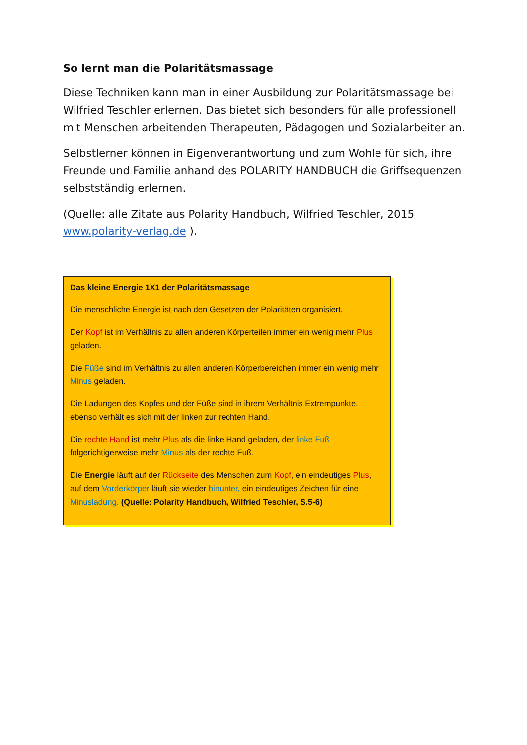So lernt man die Polaritätsmassage
Diese Techniken kann man in einer Ausbildung zur Polaritätsmassage bei Wilfried Teschler erlernen. Das bietet sich besonders für alle professionell mit Menschen arbeitenden Therapeuten, Pädagogen und Sozialarbeiter an.
Selbstlerner können in Eigenverantwortung und zum Wohle für sich, ihre Freunde und Familie anhand des POLARITY HANDBUCH die Griffsequenzen selbstständig erlernen.
(Quelle: alle Zitate aus Polarity Handbuch, Wilfried Teschler, 2015 www.polarity-verlag.de ).
Das kleine Energie 1X1 der Polaritätsmassage
Die menschliche Energie ist nach den Gesetzen der Polaritäten organisiert.
Der Kopf ist im Verhältnis zu allen anderen Körperteilen immer ein wenig mehr Plus geladen.
Die Füße sind im Verhältnis zu allen anderen Körperbereichen immer ein wenig mehr Minus geladen.
Die Ladungen des Kopfes und der Füße sind in ihrem Verhältnis Extrempunkte, ebenso verhält es sich mit der linken zur rechten Hand.
Die rechte Hand ist mehr Plus als die linke Hand geladen, der linke Fuß folgerichtigerweise mehr Minus als der rechte Fuß.
Die Energie läuft auf der Rückseite des Menschen zum Kopf, ein eindeutiges Plus, auf dem Vorderkörper läuft sie wieder hinunter, ein eindeutiges Zeichen für eine Minusladung. (Quelle: Polarity Handbuch, Wilfried Teschler, S.5-6)